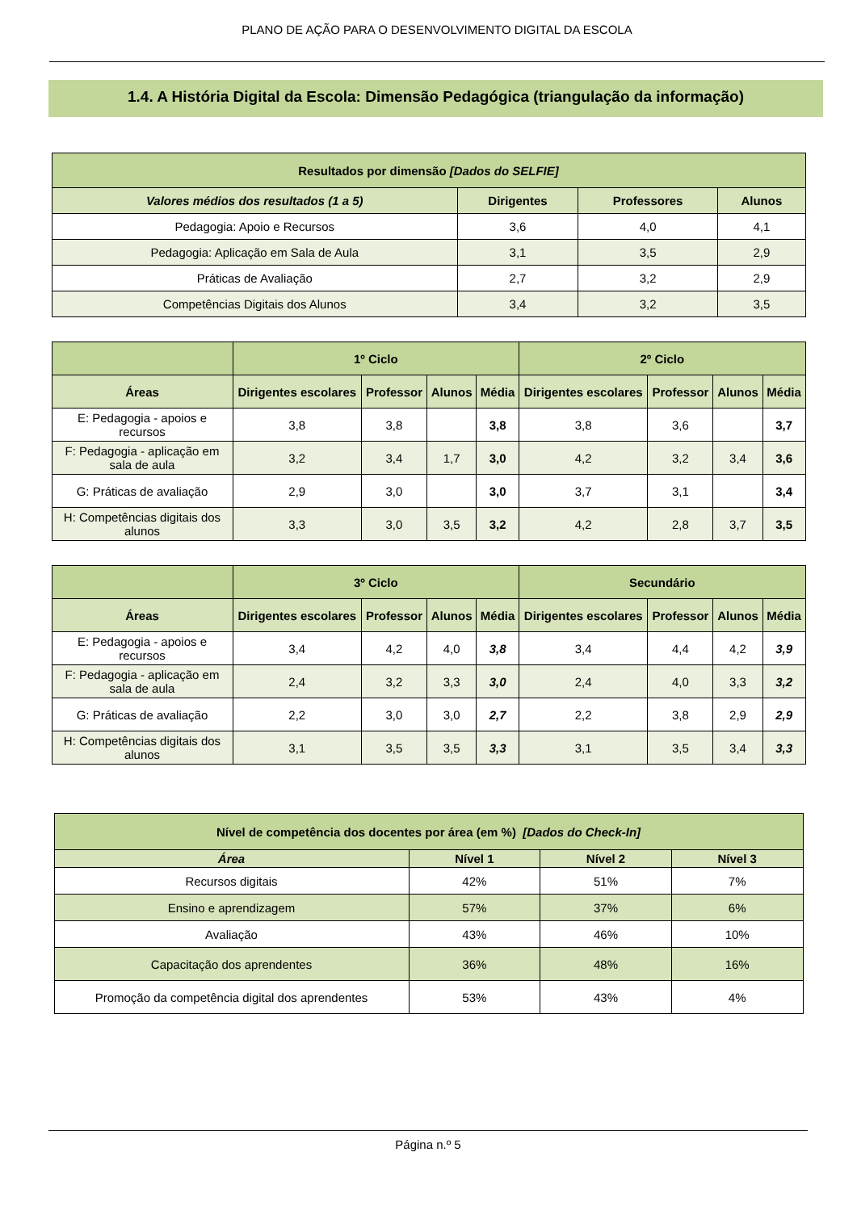PLANO DE AÇÃO PARA O DESENVOLVIMENTO DIGITAL DA ESCOLA
1.4. A História Digital da Escola: Dimensão Pedagógica (triangulação da informação)
| Resultados por dimensão [Dados do SELFIE] | | | |
| --- | --- | --- | --- |
| Valores médios dos resultados (1 a 5) | Dirigentes | Professores | Alunos |
| Pedagogia: Apoio e Recursos | 3,6 | 4,0 | 4,1 |
| Pedagogia: Aplicação em Sala de Aula | 3,1 | 3,5 | 2,9 |
| Práticas de Avaliação | 2,7 | 3,2 | 2,9 |
| Competências Digitais dos Alunos | 3,4 | 3,2 | 3,5 |
| | 1º Ciclo | | | | 2º Ciclo | | | |
| --- | --- | --- | --- | --- | --- | --- | --- | --- |
| Áreas | Dirigentes escolares | Professor | Alunos | Média | Dirigentes escolares | Professor | Alunos | Média |
| E: Pedagogia - apoios e recursos | 3,8 | 3,8 | | 3,8 | 3,8 | 3,6 | | 3,7 |
| F: Pedagogia - aplicação em sala de aula | 3,2 | 3,4 | 1,7 | 3,0 | 4,2 | 3,2 | 3,4 | 3,6 |
| G: Práticas de avaliação | 2,9 | 3,0 | | 3,0 | 3,7 | 3,1 | | 3,4 |
| H: Competências digitais dos alunos | 3,3 | 3,0 | 3,5 | 3,2 | 4,2 | 2,8 | 3,7 | 3,5 |
| | 3º Ciclo | | | | Secundário | | | |
| --- | --- | --- | --- | --- | --- | --- | --- | --- |
| Áreas | Dirigentes escolares | Professor | Alunos | Média | Dirigentes escolares | Professor | Alunos | Média |
| E: Pedagogia - apoios e recursos | 3,4 | 4,2 | 4,0 | 3,8 | 3,4 | 4,4 | 4,2 | 3,9 |
| F: Pedagogia - aplicação em sala de aula | 2,4 | 3,2 | 3,3 | 3,0 | 2,4 | 4,0 | 3,3 | 3,2 |
| G: Práticas de avaliação | 2,2 | 3,0 | 3,0 | 2,7 | 2,2 | 3,8 | 2,9 | 2,9 |
| H: Competências digitais dos alunos | 3,1 | 3,5 | 3,5 | 3,3 | 3,1 | 3,5 | 3,4 | 3,3 |
| Nível de competência dos docentes por área (em %) [Dados do Check-In] | | | |
| --- | --- | --- | --- |
| Área | Nível 1 | Nível 2 | Nível 3 |
| Recursos digitais | 42% | 51% | 7% |
| Ensino e aprendizagem | 57% | 37% | 6% |
| Avaliação | 43% | 46% | 10% |
| Capacitação dos aprendentes | 36% | 48% | 16% |
| Promoção da competência digital dos aprendentes | 53% | 43% | 4% |
Página n.º 5